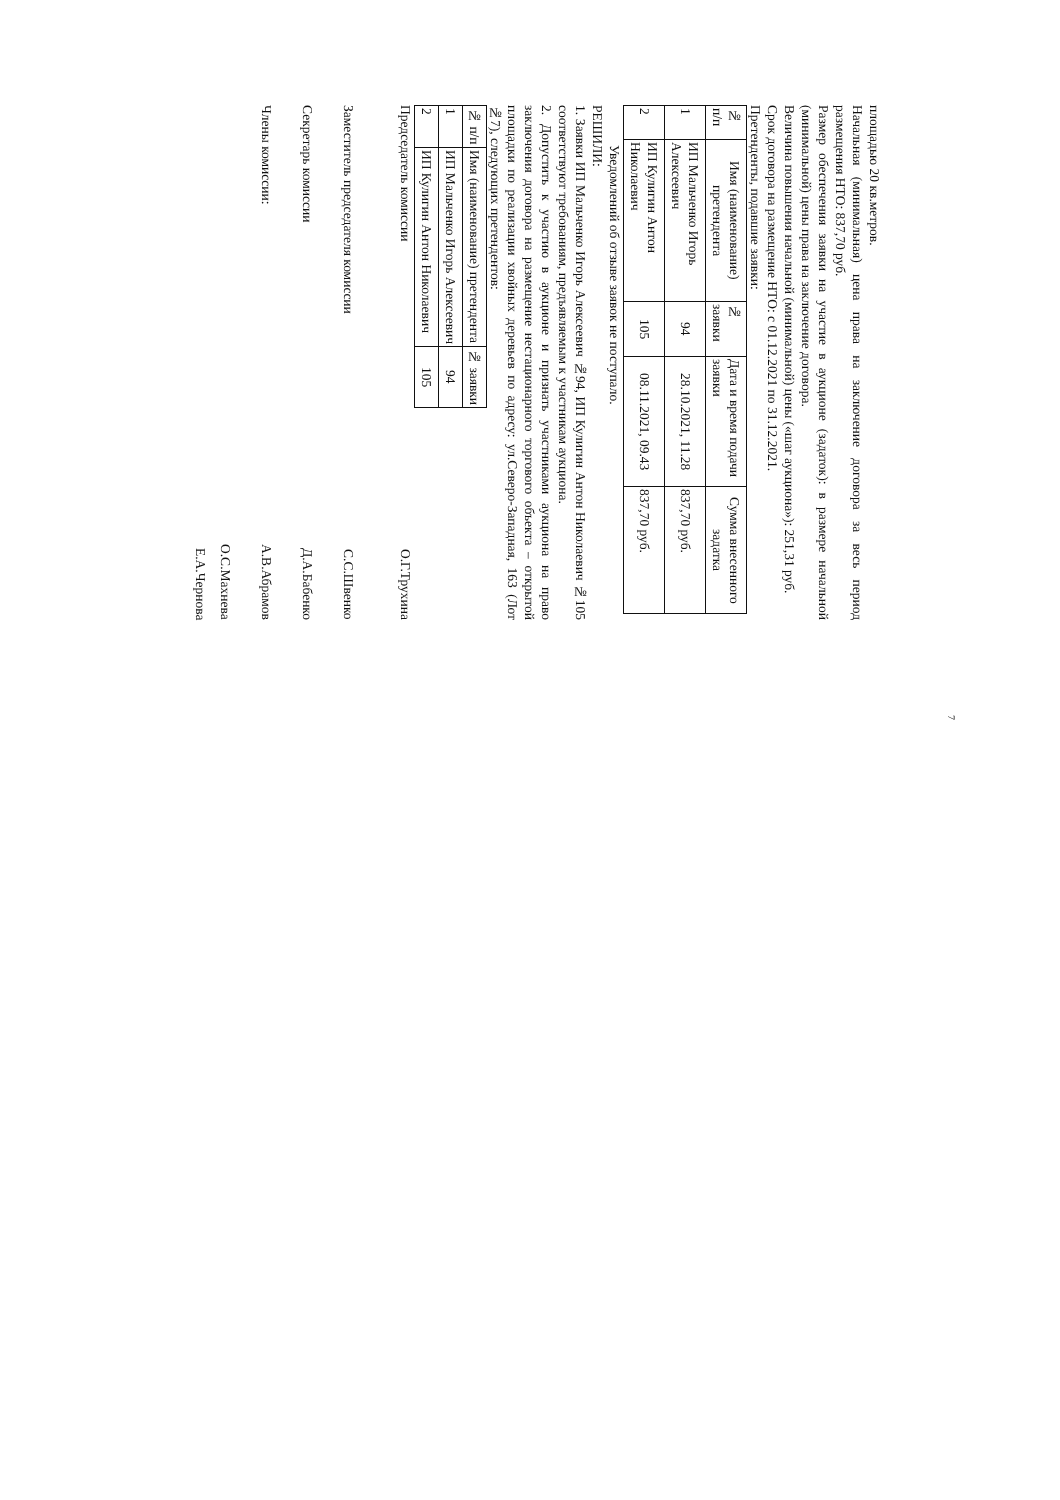7
площадью 20 кв.метров.
Начальная (минимальная) цена права на заключение договора за весь период размещения НТО: 837,70 руб.
Размер обеспечения заявки на участие в аукционе (задаток): в размере начальной (минимальной) цены права на заключение договора.
Величина повышения начальной (минимальной) цены («шаг аукциона»): 251,31 руб.
Срок договора на размещение НТО: с 01.12.2021 по 31.12.2021.
Претенденты, подавшие заявки:
| № п/п | Имя (наименование) претендента | № заявки | Дата и время подачи заявки | Сумма внесенного задатка |
| --- | --- | --- | --- | --- |
| 1 | ИП Мальченко Игорь Алексеевич | 94 | 28.10.2021, 11.28 | 837,70 руб. |
| 2 | ИП Кулигин Антон Николаевич | 105 | 08.11.2021, 09.43 | 837,70 руб. |
Уведомлений об отзыве заявок не поступало.
РЕШИЛИ:
1. Заявки ИП Мальченко Игорь Алексеевич №94, ИП Кулигин Антон Николаевич №105 соответствуют требованиям, предъявляемым к участникам аукциона.
2. Допустить к участию в аукционе и признать участниками аукциона на право заключения договора на размещение нестационарного торгового объекта – открытой площадки по реализации хвойных деревьев по адресу: ул.Северо-Западная, 163 (Лот №7), следующих претендентов:
| № п/п | Имя (наименование) претендента | № заявки |
| --- | --- | --- |
| 1 | ИП Мальченко Игорь Алексеевич | 94 |
| 2 | ИП Кулигин Антон Николаевич | 105 |
Председатель комиссии О.Г.Трухина
Заместитель председателя комиссии С.С.Швенко
Секретарь комиссии Д.А.Бабенко
Члены комиссии: А.В.Абрамов
О.С.Махнева
Е.А.Чернова